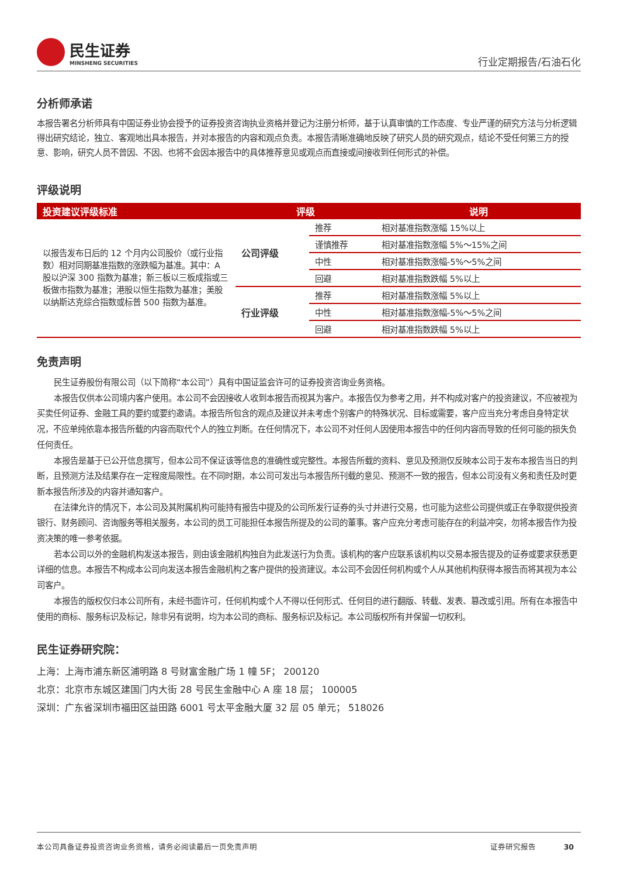民生证券
MINSHENG SECURITIES
行业定期报告/石油石化
分析师承诺
本报告署名分析师具有中国证券业协会授予的证券投资咨询执业资格并登记为注册分析师，基于认真审慎的工作态度、专业严谨的研究方法与分析逻辑得出研究结论，独立、客观地出具本报告，并对本报告的内容和观点负责。本报告清晰准确地反映了研究人员的研究观点，结论不受任何第三方的授意、影响，研究人员不曾因、不因、也将不会因本报告中的具体推荐意见或观点而直接或间接收到任何形式的补偿。
评级说明
| 投资建议评级标准 | 评级 | | 说明 |
| --- | --- | --- | --- |
| 以报告发布日后的 12 个月内公司股价（或行业指数）相对同期基准指数的涨跌幅为基准。其中：A 股以沪深 300 指数为基准；新三板以三板成指或三板做市指数为基准；港股以恒生指数为基准；美股以纳斯达克综合指数或标普 500 指数为基准。 | 公司评级 | 推荐 | 相对基准指数涨幅 15%以上 |
| | | 谨慎推荐 | 相对基准指数涨幅 5%～15%之间 |
| | | 中性 | 相对基准指数涨幅-5%～5%之间 |
| | | 回避 | 相对基准指数跌幅 5%以上 |
| | 行业评级 | 推荐 | 相对基准指数涨幅 5%以上 |
| | | 中性 | 相对基准指数涨幅-5%～5%之间 |
| | | 回避 | 相对基准指数跌幅 5%以上 |
免责声明
民生证券股份有限公司（以下简称“本公司”）具有中国证监会许可的证券投资咨询业务资格。
本报告仅供本公司境内客户使用。本公司不会因接收人收到本报告而视其为客户。本报告仅为参考之用，并不构成对客户的投资建议，不应被视为买卖任何证券、金融工具的要约或要约邀请。本报告所包含的观点及建议并未考虑个别客户的特殊状况、目标或需要，客户应当充分考虑自身特定状况，不应单纯依靠本报告所载的内容而取代个人的独立判断。在任何情况下，本公司不对任何人因使用本报告中的任何内容而导致的任何可能的损失负任何责任。
本报告是基于已公开信息撰写，但本公司不保证该等信息的准确性或完整性。本报告所载的资料、意见及预测仅反映本公司于发布本报告当日的判断，且预测方法及结果存在一定程度局限性。在不同时期，本公司可发出与本报告所刊载的意见、预测不一致的报告，但本公司没有义务和责任及时更新本报告所涉及的内容并通知客户。
在法律允许的情况下，本公司及其附属机构可能持有报告中提及的公司所发行证券的头寸并进行交易，也可能为这些公司提供或正在争取提供投资银行、财务顾问、咨询服务等相关服务，本公司的员工可能担任本报告所提及的公司的董事。客户应充分考虑可能存在的利益冲突，勿将本报告作为投资决策的唯一参考依据。
若本公司以外的金融机构发送本报告，则由该金融机构独自为此发送行为负责。该机构的客户应联系该机构以交易本报告提及的证券或要求获悉更详细的信息。本报告不构成本公司向发送本报告金融机构之客户提供的投资建议。本公司不会因任何机构或个人从其他机构获得本报告而将其视为本公司客户。
本报告的版权仅归本公司所有，未经书面许可，任何机构或个人不得以任何形式、任何目的进行翻版、转载、发表、篡改或引用。所有在本报告中使用的商标、服务标识及标记，除非另有说明，均为本公司的商标、服务标识及标记。本公司版权所有并保留一切权利。
民生证券研究院：
上海：上海市浦东新区浦明路 8 号财富金融广场 1 幢 5F； 200120
北京：北京市东城区建国门内大街 28 号民生金融中心 A 座 18 层； 100005
深圳：广东省深圳市福田区益田路 6001 号太平金融大厦 32 层 05 单元； 518026
本公司具备证券投资咨询业务资格，请务必阅读最后一页免责声明 证券研究报告 30